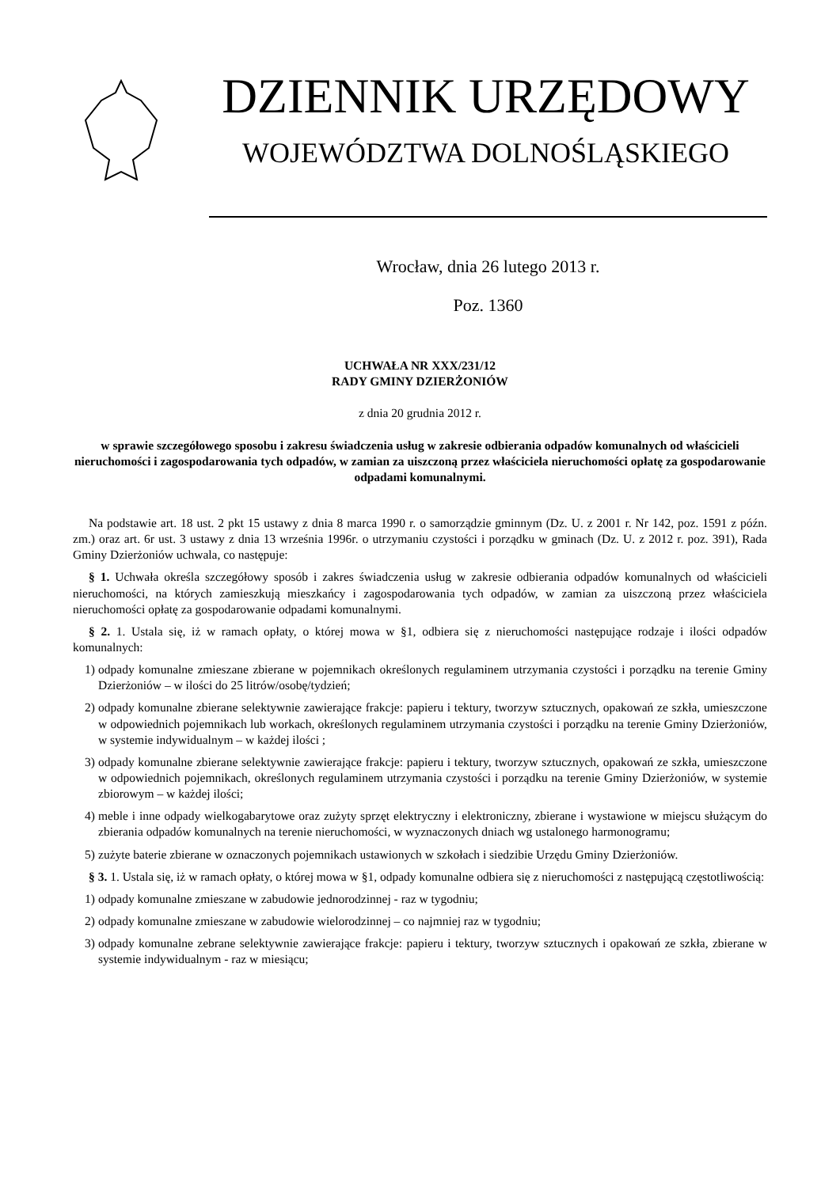DZIENNIK URZĘDOWY
WOJEWÓDZTWA DOLNOŚLĄSKIEGO
Wrocław, dnia 26 lutego 2013 r.
Poz. 1360
UCHWAŁA NR XXX/231/12
RADY GMINY DZIERŻONIÓW
z dnia 20 grudnia 2012 r.
w sprawie szczegółowego sposobu i zakresu świadczenia usług w zakresie odbierania odpadów komunalnych od właścicieli nieruchomości i zagospodarowania tych odpadów, w zamian za uiszczoną przez właściciela nieruchomości opłatę za gospodarowanie odpadami komunalnymi.
Na podstawie art. 18 ust. 2 pkt 15 ustawy z dnia 8 marca 1990 r. o samorządzie gminnym (Dz. U. z 2001 r. Nr 142, poz. 1591 z późn. zm.) oraz art. 6r ust. 3 ustawy z dnia 13 września 1996r. o utrzymaniu czystości i porządku w gminach (Dz. U. z 2012 r. poz. 391), Rada Gminy Dzierżoniów uchwala, co następuje:
§ 1. Uchwała określa szczegółowy sposób i zakres świadczenia usług w zakresie odbierania odpadów komunalnych od właścicieli nieruchomości, na których zamieszkują mieszkańcy i zagospodarowania tych odpadów, w zamian za uiszczoną przez właściciela nieruchomości opłatę za gospodarowanie odpadami komunalnymi.
§ 2. 1. Ustala się, iż w ramach opłaty, o której mowa w §1, odbiera się z nieruchomości następujące rodzaje i ilości odpadów komunalnych:
1) odpady komunalne zmieszane zbierane w pojemnikach określonych regulaminem utrzymania czystości i porządku na terenie Gminy Dzierżoniów – w ilości do 25 litrów/osobę/tydzień;
2) odpady komunalne zbierane selektywnie zawierające frakcje: papieru i tektury, tworzyw sztucznych, opakowań ze szkła, umieszczone w odpowiednich pojemnikach lub workach, określonych regulaminem utrzymania czystości i porządku na terenie Gminy Dzierżoniów, w systemie indywidualnym – w każdej ilości ;
3) odpady komunalne zbierane selektywnie zawierające frakcje: papieru i tektury, tworzyw sztucznych, opakowań ze szkła, umieszczone w odpowiednich pojemnikach, określonych regulaminem utrzymania czystości i porządku na terenie Gminy Dzierżoniów, w systemie zbiorowym – w każdej ilości;
4) meble i inne odpady wielkogabarytowe oraz zużyty sprzęt elektryczny i elektroniczny, zbierane i wystawione w miejscu służącym do zbierania odpadów komunalnych na terenie nieruchomości, w wyznaczonych dniach wg ustalonego harmonogramu;
5) zużyte baterie zbierane w oznaczonych pojemnikach ustawionych w szkołach i siedzibie Urzędu Gminy Dzierżoniów.
§ 3. 1. Ustala się, iż w ramach opłaty, o której mowa w §1, odpady komunalne odbiera się z nieruchomości z następującą częstotliwością:
1) odpady komunalne zmieszane w zabudowie jednorodzinnej - raz w tygodniu;
2) odpady komunalne zmieszane w zabudowie wielorodzinnej – co najmniej raz w tygodniu;
3) odpady komunalne zebrane selektywnie zawierające frakcje: papieru i tektury, tworzyw sztucznych i opakowań ze szkła, zbierane w systemie indywidualnym - raz w miesiącu;